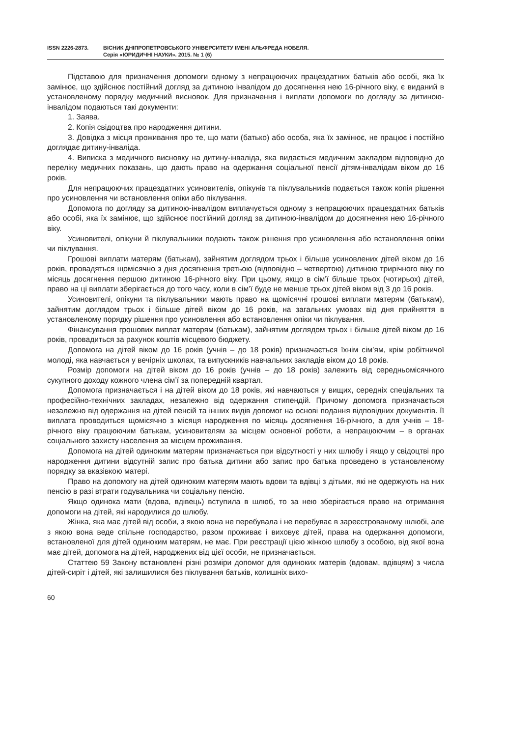ISSN 2226-2873. ВІСНИК ДНІПРОПЕТРОВСЬКОГО УНІВЕРСИТЕТУ ІМЕНІ АЛЬФРЕДА НОБЕЛЯ.
Серія «ЮРИДИЧНІ НАУКИ». 2015. № 1 (6)
Підставою для призначення допомоги одному з непрацюючих працездатних батьків або особі, яка їх замінює, що здійснює постійний догляд за дитиною інвалідом до досягнення нею 16-річного віку, є виданий в установленому порядку медичний висновок. Для призначення і виплати допомоги по догляду за дитиною-інвалідом подаються такі документи:
1. Заява.
2. Копія свідоцтва про народження дитини.
3. Довідка з місця проживання про те, що мати (батько) або особа, яка їх замінює, не працює і постійно доглядає дитину-інваліда.
4. Виписка з медичного висновку на дитину-інваліда, яка видається медичним закладом відповідно до переліку медичних показань, що дають право на одержання соціальної пенсії дітям-інвалідам віком до 16 років.
Для непрацюючих працездатних усиновителів, опікунів та піклувальників подається також копія рішення про усиновлення чи встановлення опіки або піклування.
Допомога по догляду за дитиною-інвалідом виплачується одному з непрацюючих працездатних батьків або особі, яка їх замінює, що здійснює постійний догляд за дитиною-інвалідом до досягнення нею 16-річного віку.
Усиновителі, опікуни й піклувальники подають також рішення про усиновлення або встановлення опіки чи піклування.
Грошові виплати матерям (батькам), зайнятим доглядом трьох і більше усиновлених дітей віком до 16 років, провадяться щомісячно з дня досягнення третьою (відповідно – четвертою) дитиною трирічного віку по місяць досягнення першою дитиною 16-річного віку. При цьому, якщо в сім’ї більше трьох (чотирьох) дітей, право на ці виплати зберігається до того часу, коли в сім’ї буде не менше трьох дітей віком від 3 до 16 років.
Усиновителі, опікуни та піклувальники мають право на щомісячні грошові виплати матерям (батькам), зайнятим доглядом трьох і більше дітей віком до 16 років, на загальних умовах від дня прийняття в установленому порядку рішення про усиновлення або встановлення опіки чи піклування.
Фінансування грошових виплат матерям (батькам), зайнятим доглядом трьох і більше дітей віком до 16 років, провадиться за рахунок коштів місцевого бюджету.
Допомога на дітей віком до 16 років (учнів – до 18 років) призначається їхнім сім’ям, крім робітничої молоді, яка навчається у вечірніх школах, та випускників навчальних закладів віком до 18 років.
Розмір допомоги на дітей віком до 16 років (учнів – до 18 років) залежить від середньомісячного сукупного доходу кожного члена сім’ї за попередній квартал.
Допомога призначається і на дітей віком до 18 років, які навчаються у вищих, середніх спеціальних та професійно-технічних закладах, незалежно від одержання стипендій. Причому допомога призначається незалежно від одержання на дітей пенсій та інших видів допомог на основі подання відповідних документів. Її виплата проводиться щомісячно з місяця народження по місяць досягнення 16-річного, а для учнів – 18-річного віку працюючим батькам, усиновителям за місцем основної роботи, а непрацюючим – в органах соціального захисту населення за місцем проживання.
Допомога на дітей одиноким матерям призначається при відсутності у них шлюбу і якщо у свідоцтві про народження дитини відсутній запис про батька дитини або запис про батька проведено в установленому порядку за вказівкою матері.
Право на допомогу на дітей одиноким матерям мають вдови та вдівці з дітьми, які не одержують на них пенсію в разі втрати годувальника чи соціальну пенсію.
Якщо одинока мати (вдова, вдівець) вступила в шлюб, то за нею зберігається право на отримання допомоги на дітей, які народилися до шлюбу.
Жінка, яка має дітей від особи, з якою вона не перебувала і не перебуває в зареєстрованому шлюбі, але з якою вона веде спільне господарство, разом проживає і виховує дітей, права на одержання допомоги, встановленої для дітей одиноким матерям, не має. При реєстрації цією жінкою шлюбу з особою, від якої вона має дітей, допомога на дітей, народжених від цієї особи, не призначається.
Статтею 59 Закону встановлені різні розміри допомог для одиноких матерів (вдовам, вдівцям) з числа дітей-сиріт і дітей, які залишилися без піклування батьків, колишніх вихо-
60